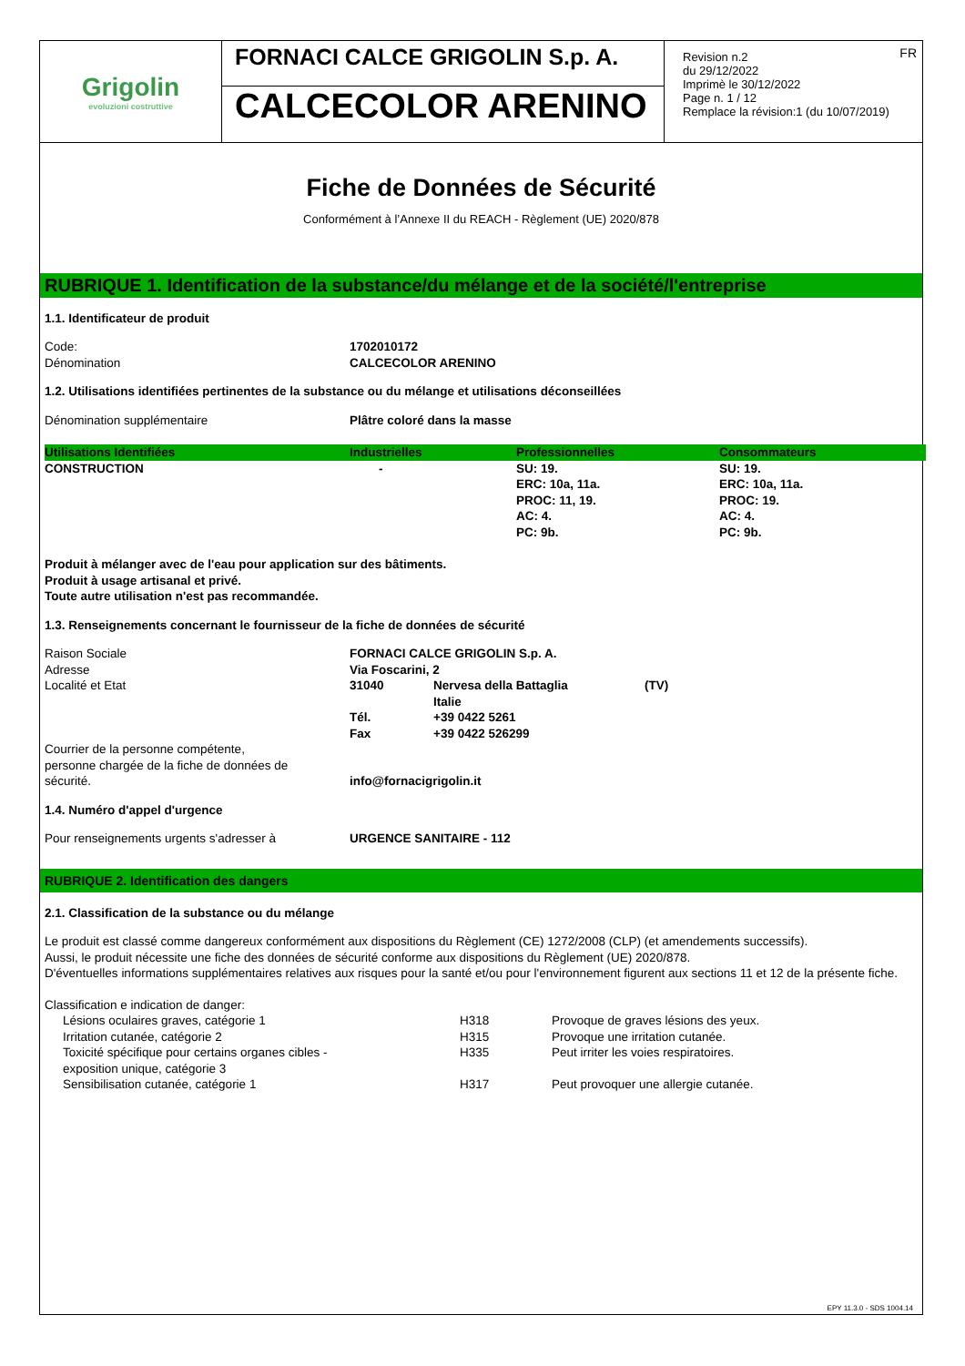Grigolin
evoluzioni costruttive
FORNACI CALCE GRIGOLIN S.p. A.
CALCECOLOR ARENINO
FR Revision n.2
du 29/12/2022
Imprimè le 30/12/2022
Page n. 1 / 12
Remplace la révision:1 (du 10/07/2019)
Fiche de Données de Sécurité
Conformément à l’Annexe II du REACH - Règlement (UE) 2020/878
RUBRIQUE 1. Identification de la substance/du mélange et de la société/l'entreprise
1.1. Identificateur de produit
| Code: | 1702010172 |
| Dénomination | CALCECOLOR ARENINO |
1.2. Utilisations identifiées pertinentes de la substance ou du mélange et utilisations déconseillées
| Dénomination supplémentaire | Plâtre coloré dans la masse |
| Utilisations Identifiées | Industrielles | Professionnelles | Consommateurs |
| --- | --- | --- | --- |
| CONSTRUCTION | - | SU: 19. ERC: 10a, 11a. PROC: 11, 19. AC: 4. PC: 9b. | SU: 19. ERC: 10a, 11a. PROC: 19. AC: 4. PC: 9b. |
Produit à mélanger avec de l'eau pour application sur des bâtiments.
Produit à usage artisanal et privé.
Toute autre utilisation n'est pas recommandée.
1.3. Renseignements concernant le fournisseur de la fiche de données de sécurité
| Raison Sociale | FORNACI CALCE GRIGOLIN S.p. A. | | |
| Adresse | Via Foscarini, 2 | | |
| Localité et Etat | 31040 | Nervesa della Battaglia Italie | (TV) |
| | Tél. | +39 0422 5261 | |
| | Fax | +39 0422 526299 | |
| Courrier de la personne compétente, personne chargée de la fiche de données de sécurité. | info@fornacigrigolin.it | | |
1.4. Numéro d'appel d'urgence
| Pour renseignements urgents s'adresser à | URGENCE SANITAIRE - 112 |
RUBRIQUE 2. Identification des dangers
2.1. Classification de la substance ou du mélange
Le produit est classé comme dangereux conformément aux dispositions du Règlement (CE) 1272/2008 (CLP) (et amendements successifs).
Aussi, le produit nécessite une fiche des données de sécurité conforme aux dispositions du Règlement (UE) 2020/878.
D'éventuelles informations supplémentaires relatives aux risques pour la santé et/ou pour l'environnement figurent aux sections 11 et 12 de la présente fiche.
Classification e indication de danger:
| Lésions oculaires graves, catégorie 1 | H318 | Provoque de graves lésions des yeux. |
| Irritation cutanée, catégorie 2 | H315 | Provoque une irritation cutanée. |
| Toxicité spécifique pour certains organes cibles - exposition unique, catégorie 3 | H335 | Peut irriter les voies respiratoires. |
| Sensibilisation cutanée, catégorie 1 | H317 | Peut provoquer une allergie cutanée. |
EPY 11.3.0 - SDS 1004.14